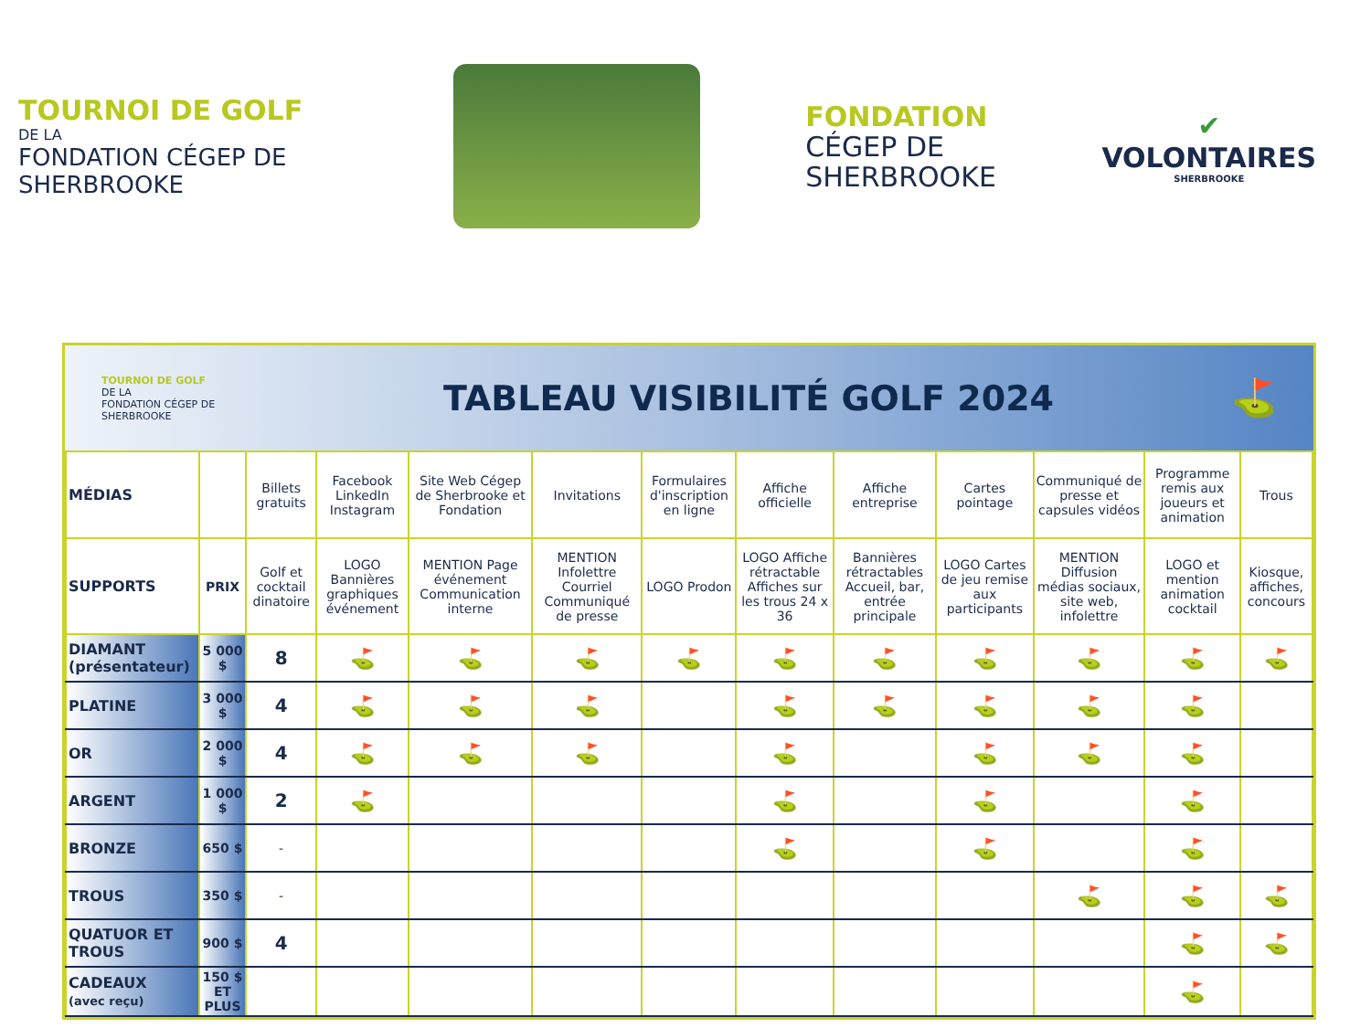TOURNOI DE GOLF
DE LA
FONDATION CÉGEP DE SHERBROOKE
FONDATION
CÉGEP DE
SHERBROOKE
✔
VOLONTAIRES
SHERBROOKE
TOURNOI DE GOLF
DE LA
FONDATION CÉGEP DE SHERBROOKE
TABLEAU VISIBILITÉ GOLF 2024 ⛳
| MÉDIAS | | Billets gratuits | Facebook LinkedIn Instagram | Site Web Cégep de Sherbrooke et Fondation | Invitations | Formulaires d'inscription en ligne | Affiche officielle | Affiche entreprise | Cartes pointage | Communiqué de presse et capsules vidéos | Programme remis aux joueurs et animation | Trous |
| SUPPORTS | PRIX | Golf et cocktail dinatoire | LOGO Bannières graphiques événement | MENTION Page événement Communication interne | MENTION Infolettre Courriel Communiqué de presse | LOGO Prodon | LOGO Affiche rétractable Affiches sur les trous 24 x 36 | Bannières rétractables Accueil, bar, entrée principale | LOGO Cartes de jeu remise aux participants | MENTION Diffusion médias sociaux, site web, infolettre | LOGO et mention animation cocktail | Kiosque, affiches, concours |
| DIAMANT (présentateur) | 5 000 $ | 8 | ⛳ | ⛳ | ⛳ | ⛳ | ⛳ | ⛳ | ⛳ | ⛳ | ⛳ | ⛳ |
| PLATINE | 3 000 $ | 4 | ⛳ | ⛳ | ⛳ | | ⛳ | ⛳ | ⛳ | ⛳ | ⛳ | |
| OR | 2 000 $ | 4 | ⛳ | ⛳ | ⛳ | | ⛳ | | ⛳ | ⛳ | ⛳ | |
| ARGENT | 1 000 $ | 2 | ⛳ | | | | ⛳ | | ⛳ | | ⛳ | |
| BRONZE | 650 $ | - | | | | | ⛳ | | ⛳ | | ⛳ | |
| TROUS | 350 $ | - | | | | | | | | ⛳ | ⛳ | ⛳ |
| QUATUOR ET TROUS | 900 $ | 4 | | | | | | | | | ⛳ | ⛳ |
| CADEAUX (avec reçu) | 150 $ ET PLUS | | | | | | | | | | ⛳ | |